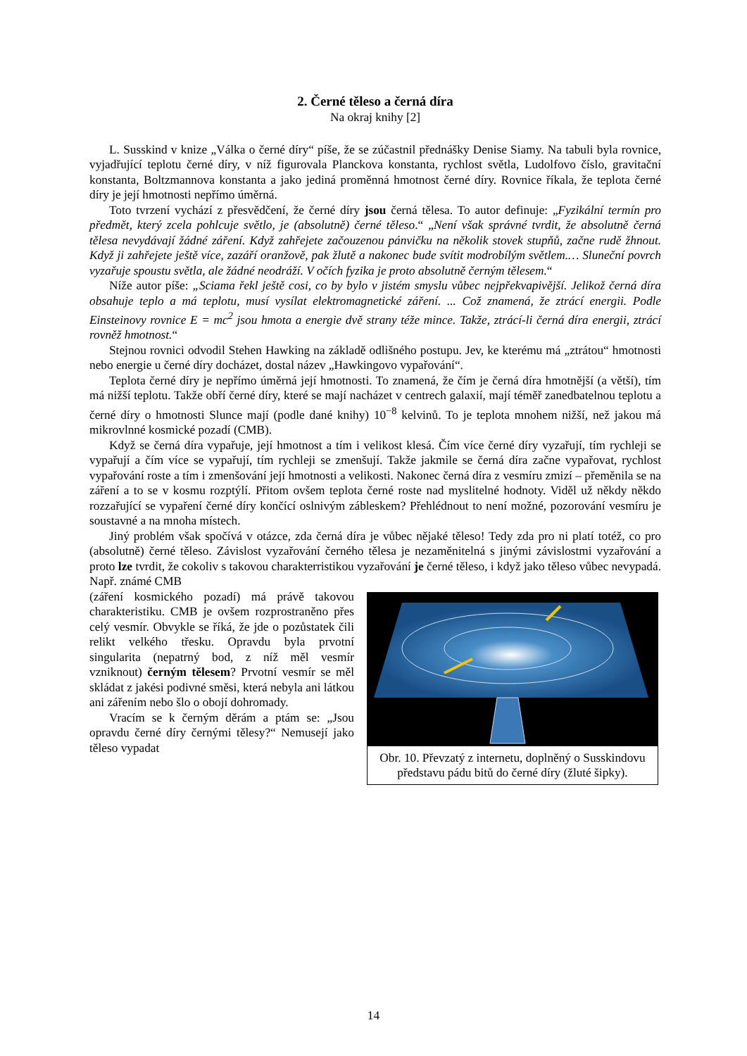2. Černé těleso a černá díra
Na okraj knihy [2]
L. Susskind v knize „Válka o černé díry“ píše, že se zúčastnil přednášky Denise Siamy. Na tabuli byla rovnice, vyjadřující teplotu černé díry, v níž figurovala Planckova konstanta, rychlost světla, Ludolfovo číslo, gravitační konstanta, Boltzmannova konstanta a jako jediná proměnná hmotnost černé díry. Rovnice říkala, že teplota černé díry je její hmotnosti nepřímo úměrná.
Toto tvrzení vychází z přesvědčení, že černé díry jsou černá tělesa. To autor definuje: „Fyzikální termín pro předmět, který zcela pohlcuje světlo, je (absolutně) černé těleso.“ „Není však správné tvrdit, že absolutně černá tělesa nevydávají žádné záření. Když zahřejete začouzenou pánvičku na několik stovek stupňů, začne rudě žhnout. Když ji zahřejete ještě více, zazáří oranžově, pak žlutě a nakonec bude svítit modrobílým světlem.… Sluneční povrch vyzařuje spoustu světla, ale žádné neodráží. V očích fyzika je proto absolutně černým tělesem.“
Níže autor píše: „Sciama řekl ještě cosi, co by bylo v jistém smyslu vůbec nejpřekvapivější. Jelikož černá díra obsahuje teplo a má teplotu, musí vysílat elektromagnetické záření. ... Což znamená, že ztrácí energii. Podle Einsteinovy rovnice E = mc<sup>2</sup> jsou hmota a energie dvě strany téže mince. Takže, ztrácí-li černá díra energii, ztrácí rovněž hmotnost.“
Stejnou rovnici odvodil Stehen Hawking na základě odlišného postupu. Jev, ke kterému má „ztrátou“ hmotnosti nebo energie u černé díry docházet, dostal název „Hawkingovo vypařování“.
Teplota černé díry je nepřímo úměrná její hmotnosti. To znamená, že čím je černá díra hmotnější (a větší), tím má nižší teplotu. Takže obří černé díry, které se mají nacházet v centrech galaxií, mají téměř zanedbatelnou teplotu a černé díry o hmotnosti Slunce mají (podle dané knihy) 10<sup>−8</sup> kelvinů. To je teplota mnohem nižší, než jakou má mikrovlnné kosmické pozadí (CMB).
Když se černá díra vypařuje, její hmotnost a tím i velikost klesá. Čím více černé díry vyzařují, tím rychleji se vypařují a čím více se vypařují, tím rychleji se zmenšují. Takže jakmile se černá díra začne vypařovat, rychlost vypařování roste a tím i zmenšování její hmotnosti a velikosti. Nakonec černá díra z vesmíru zmizí – přeměnila se na záření a to se v kosmu rozptýlí. Přitom ovšem teplota černé roste nad myslitelné hodnoty. Viděl už někdy někdo rozzařující se vypaření černé díry končící oslnivým zábleskem? Přehlédnout to není možné, pozorování vesmíru je soustavné a na mnoha místech.
Jiný problém však spočívá v otázce, zda černá díra je vůbec nějaké těleso! Tedy zda pro ni platí totéž, co pro (absolutně) černé těleso. Závislost vyzařování černého tělesa je nezaměnitelná s jinými závislostmi vyzařování a proto lze tvrdit, že cokoliv s takovou charakterristikou vyzařování je černé těleso, i když jako těleso vůbec nevypadá. Např. známé CMB
(záření kosmického pozadí) má právě takovou charakteristiku. CMB je ovšem rozprostraněno přes celý vesmír. Obvykle se říká, že jde o pozůstatek čili relikt velkého třesku. Opravdu byla prvotní singularita (nepatrný bod, z níž měl vesmír vzniknout) černým tělesem? Prvotní vesmír se měl skládat z jakési podivné směsi, která nebyla ani látkou ani zářením nebo šlo o obojí dohromady.
Vracím se k černým děrám a ptám se: „Jsou opravdu černé díry černými tělesy?“ Nemusejí jako těleso vypadat
Obr. 10. Převzatý z internetu, doplněný o Susskindovu představu pádu bitů do černé díry (žluté šipky).
14